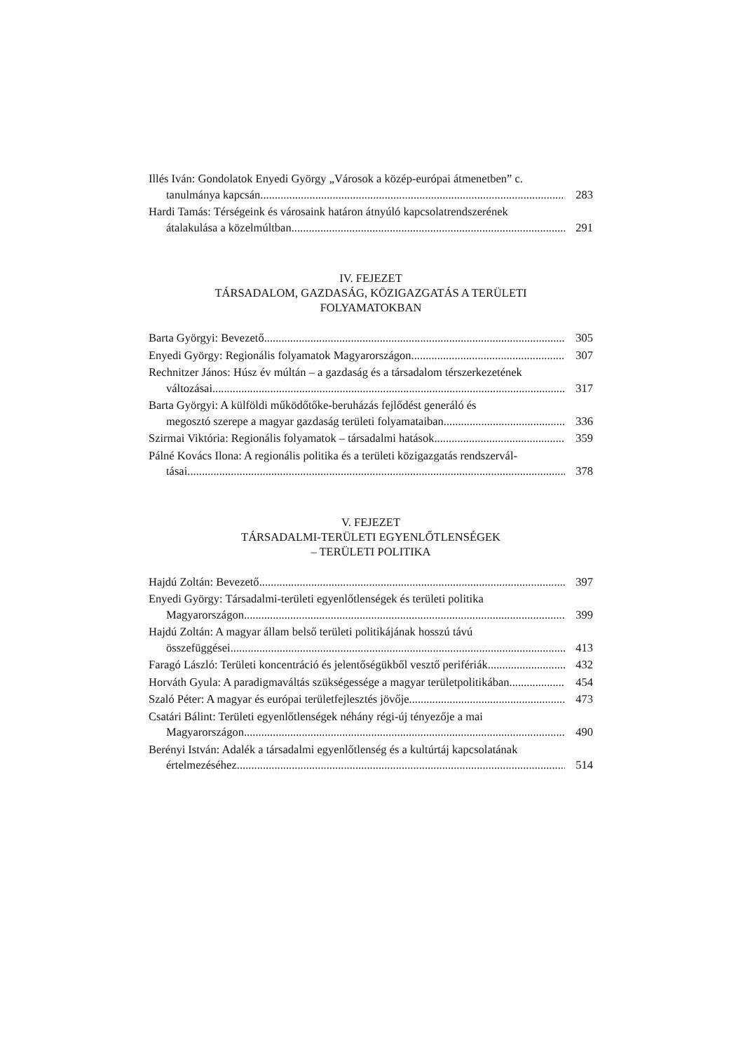Illés Iván: Gondolatok Enyedi György „Városok a közép-európai átmenetben” c.
tanulmánya kapcsán 283
Hardi Tamás: Térségeink és városaink határon átnyúló kapcsolatrendszerének
átalakulása a közelmúltban 291
IV. FEJEZET
TÁRSADALOM, GAZDASÁG, KÖZIGAZGATÁS A TERÜLETI
FOLYAMATOKBAN
Barta Györgyi: Bevezető 305
Enyedi György: Regionális folyamatok Magyarországon 307
Rechnitzer János: Húsz év múltán – a gazdaság és a társadalom térszerkezetének
változásai 317
Barta Györgyi: A külföldi működőtőke-beruházás fejlődést generáló és
megosztó szerepe a magyar gazdaság területi folyamataiban 336
Szirmai Viktória: Regionális folyamatok – társadalmi hatások 359
Pálné Kovács Ilona: A regionális politika és a területi közigazgatás rendszervál-
tásai 378
V. FEJEZET
TÁRSADALMI-TERÜLETI EGYENLŐTLENSÉGEK
– TERÜLETI POLITIKA
Hajdú Zoltán: Bevezető 397
Enyedi György: Társadalmi-területi egyenlőtlenségek és területi politika
Magyarországon 399
Hajdú Zoltán: A magyar állam belső területi politikájának hosszú távú
összefüggései 413
Faragó László: Területi koncentráció és jelentőségükből vesztő perifériák 432
Horváth Gyula: A paradigmaváltás szükségessége a magyar területpolitikában 454
Szaló Péter: A magyar és európai területfejlesztés jövője 473
Csatári Bálint: Területi egyenlőtlenségek néhány régi-új tényezője a mai
Magyarországon 490
Berényi István: Adalék a társadalmi egyenlőtlenség és a kultúrtáj kapcsolatának
értelmezéséhez 514